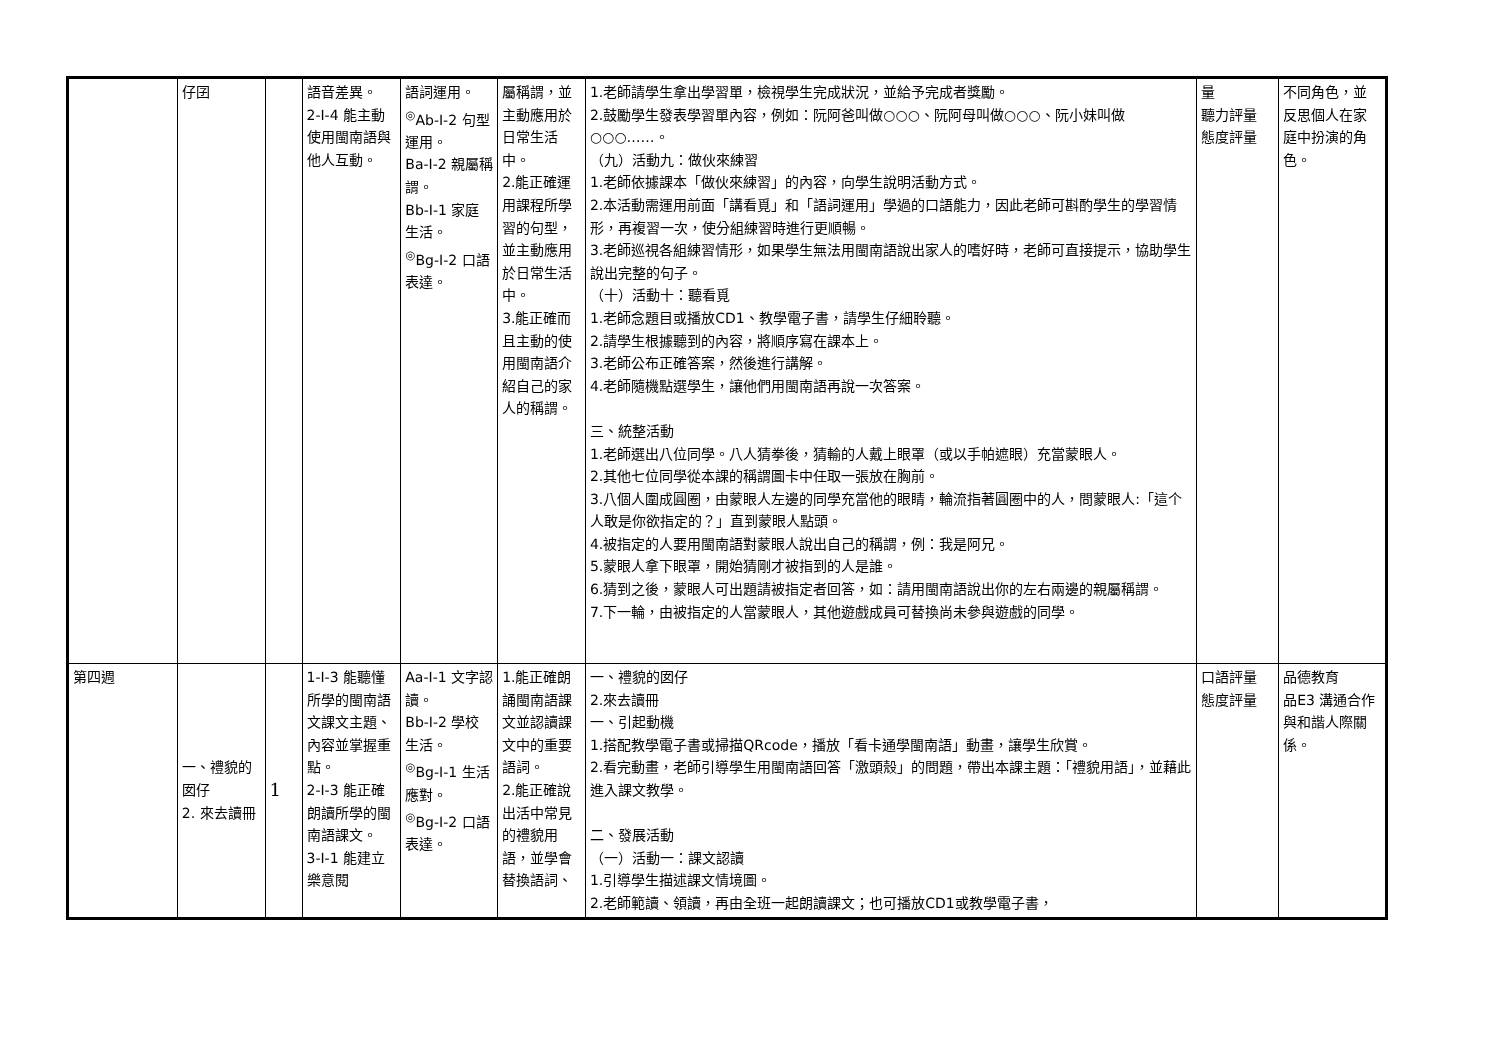| | 仔囝 | | 語音差異。 2-Ⅰ-4 能主動使用閩南語與他人互動。 | 語詞運用。 <sup>◎</sup>Ab-Ⅰ-2 句型運用。 Ba-Ⅰ-2 親屬稱謂。 Bb-Ⅰ-1 家庭生活。 <sup>◎</sup>Bg-Ⅰ-2 口語表達。 | 屬稱謂，並主動應用於日常生活中。 2.能正確運用課程所學習的句型，並主動應用於日常生活中。 3.能正確而且主動的使用閩南語介紹自己的家人的稱謂。 | 1.老師請學生拿出學習單，檢視學生完成狀況，並給予完成者獎勵。 2.鼓勵學生發表學習單內容，例如：阮阿爸叫做○○○、阮阿母叫做○○○、阮小妹叫做○○○……。 （九）活動九：做伙來練習 1.老師依據課本「做伙來練習」的內容，向學生說明活動方式。 2.本活動需運用前面「講看覓」和「語詞運用」學過的口語能力，因此老師可斟酌學生的學習情形，再複習一次，使分組練習時進行更順暢。 3.老師巡視各組練習情形，如果學生無法用閩南語說出家人的嗜好時，老師可直接提示，協助學生說出完整的句子。 （十）活動十：聽看覓 1.老師念題目或播放CD1、教學電子書，請學生仔細聆聽。 2.請學生根據聽到的內容，將順序寫在課本上。 3.老師公布正確答案，然後進行講解。 4.老師隨機點選學生，讓他們用閩南語再說一次答案。 三、統整活動 1.老師選出八位同學。八人猜拳後，猜輸的人戴上眼罩（或以手帕遮眼）充當蒙眼人。 2.其他七位同學從本課的稱謂圖卡中任取一張放在胸前。 3.八個人圍成圓圈，由蒙眼人左邊的同學充當他的眼睛，輪流指著圓圈中的人，問蒙眼人:「這个人敢是你欲指定的？」直到蒙眼人點頭。 4.被指定的人要用閩南語對蒙眼人說出自己的稱謂，例：我是阿兄。 5.蒙眼人拿下眼罩，開始猜剛才被指到的人是誰。 6.猜到之後，蒙眼人可出題請被指定者回答，如：請用閩南語說出你的左右兩邊的親屬稱謂。 7.下一輪，由被指定的人當蒙眼人，其他遊戲成員可替換尚未參與遊戲的同學。 | 量 聽力評量 態度評量 | 不同角色，並反思個人在家庭中扮演的角色。 |
| 第四週 | 一、禮貌的囡仔 2. 來去讀冊 | 1 | 1-Ⅰ-3 能聽懂所學的閩南語文課文主題、內容並掌握重點。 2-Ⅰ-3 能正確朗讀所學的閩南語課文。 3-Ⅰ-1 能建立樂意閱 | Aa-Ⅰ-1 文字認讀。 Bb-Ⅰ-2 學校生活。 <sup>◎</sup>Bg-Ⅰ-1 生活應對。 <sup>◎</sup>Bg-Ⅰ-2 口語表達。 | 1.能正確朗誦閩南語課文並認讀課文中的重要語詞。 2.能正確說出活中常見的禮貌用語，並學會替換語詞、 | 一、禮貌的囡仔 2.來去讀冊 一、引起動機 1.搭配教學電子書或掃描QRcode，播放「看卡通學閩南語」動畫，讓學生欣賞。 2.看完動畫，老師引導學生用閩南語回答「激頭殼」的問題，帶出本課主題：「禮貌用語」，並藉此進入課文教學。 二、發展活動 （一）活動一：課文認讀 1.引導學生描述課文情境圖。 2.老師範讀、領讀，再由全班一起朗讀課文；也可播放CD1或教學電子書， | 口語評量 態度評量 | 品德教育 品E3 溝通合作與和諧人際關係。 |